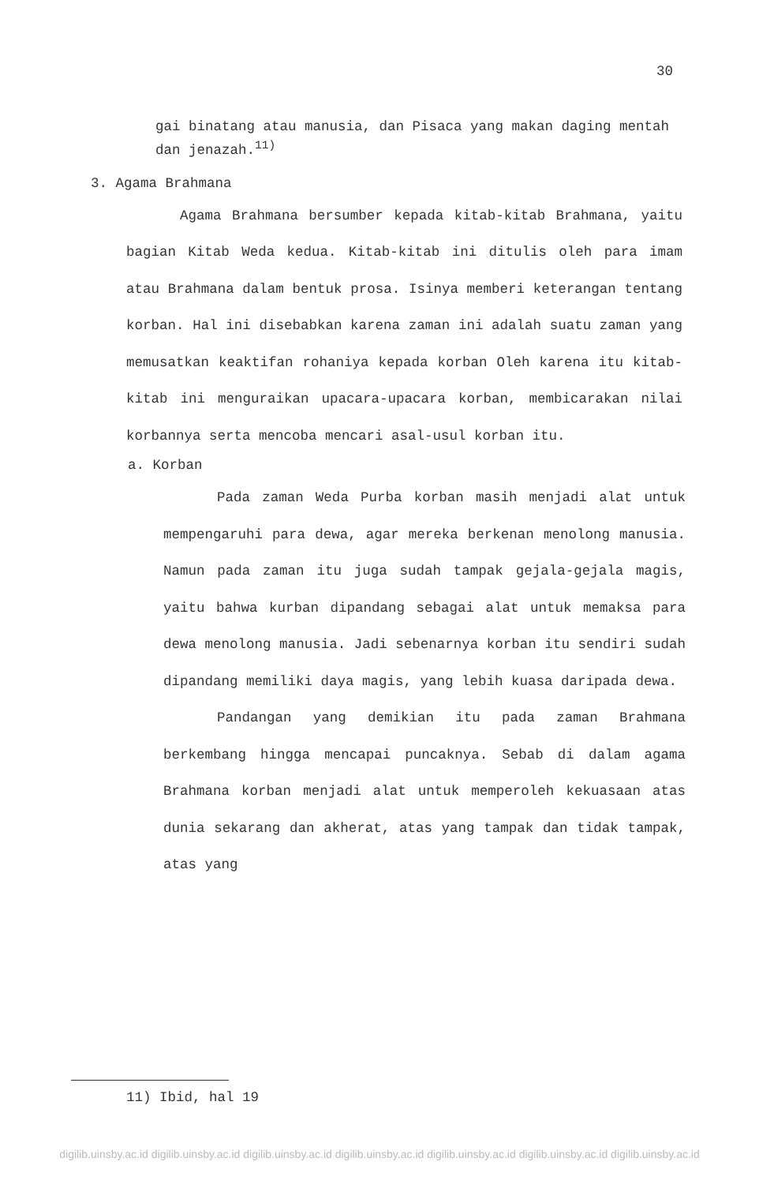30
gai binatang atau manusia, dan Pisaca yang makan daging mentah dan jenazah.<sup>11)</sup>
3. Agama Brahmana
Agama Brahmana bersumber kepada kitab-kitab Brahmana, yaitu bagian Kitab Weda kedua. Kitab-kitab ini ditulis oleh para imam atau Brahmana dalam bentuk prosa. Isinya memberi keterangan tentang korban. Hal ini disebabkan karena zaman ini adalah suatu zaman yang memusatkan keaktifan rohaniya kepada korban Oleh karena itu kitab-kitab ini menguraikan upacara-upacara korban, membicarakan nilai korbannya serta mencoba mencari asal-usul korban itu.
a. Korban
Pada zaman Weda Purba korban masih menjadi alat untuk mempengaruhi para dewa, agar mereka berkenan menolong manusia. Namun pada zaman itu juga sudah tampak gejala-gejala magis, yaitu bahwa kurban dipandang sebagai alat untuk memaksa para dewa menolong manusia. Jadi sebenarnya korban itu sendiri sudah dipandang memiliki daya magis, yang lebih kuasa daripada dewa.
Pandangan yang demikian itu pada zaman Brahmana berkembang hingga mencapai puncaknya. Sebab di dalam agama Brahmana korban menjadi alat untuk memperoleh kekuasaan atas dunia sekarang dan akherat, atas yang tampak dan tidak tampak, atas yang
11) Ibid, hal 19
digilib.uinsby.ac.id digilib.uinsby.ac.id digilib.uinsby.ac.id digilib.uinsby.ac.id digilib.uinsby.ac.id digilib.uinsby.ac.id digilib.uinsby.ac.id